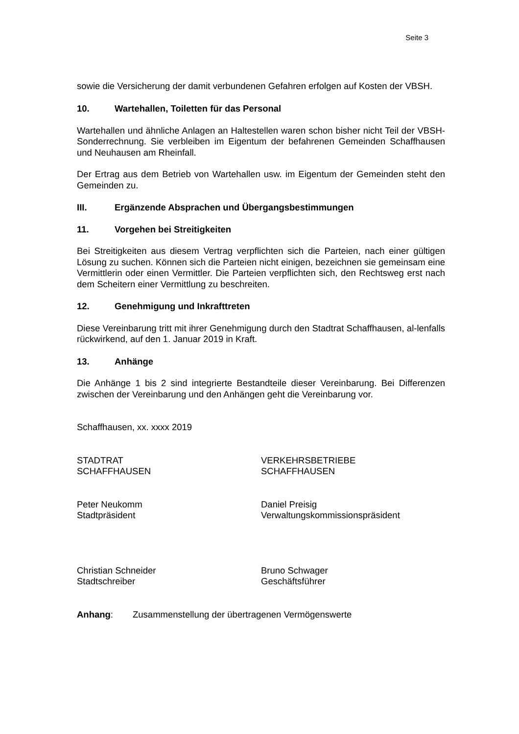Seite 3
sowie die Versicherung der damit verbundenen Gefahren erfolgen auf Kosten der VBSH.
10. Wartehallen, Toiletten für das Personal
Wartehallen und ähnliche Anlagen an Haltestellen waren schon bisher nicht Teil der VBSH-Sonderrechnung. Sie verbleiben im Eigentum der befahrenen Gemeinden Schaffhausen und Neuhausen am Rheinfall.
Der Ertrag aus dem Betrieb von Wartehallen usw. im Eigentum der Gemeinden steht den Gemeinden zu.
III. Ergänzende Absprachen und Übergangsbestimmungen
11. Vorgehen bei Streitigkeiten
Bei Streitigkeiten aus diesem Vertrag verpflichten sich die Parteien, nach einer gültigen Lösung zu suchen. Können sich die Parteien nicht einigen, bezeichnen sie gemeinsam eine Vermittlerin oder einen Vermittler. Die Parteien verpflichten sich, den Rechtsweg erst nach dem Scheitern einer Vermittlung zu beschreiten.
12. Genehmigung und Inkrafttreten
Diese Vereinbarung tritt mit ihrer Genehmigung durch den Stadtrat Schaffhausen, al-lenfalls rückwirkend, auf den 1. Januar 2019 in Kraft.
13. Anhänge
Die Anhänge 1 bis 2 sind integrierte Bestandteile dieser Vereinbarung. Bei Differenzen zwischen der Vereinbarung und den Anhängen geht die Vereinbarung vor.
Schaffhausen, xx. xxxx 2019
STADTRAT
SCHAFFHAUSEN
VERKEHRSBETRIEBE
SCHAFFHAUSEN
Peter Neukomm
Stadtpräsident
Daniel Preisig
Verwaltungskommissionspräsident
Christian Schneider
Stadtschreiber
Bruno Schwager
Geschäftsführer
Anhang: Zusammenstellung der übertragenen Vermögenswerte